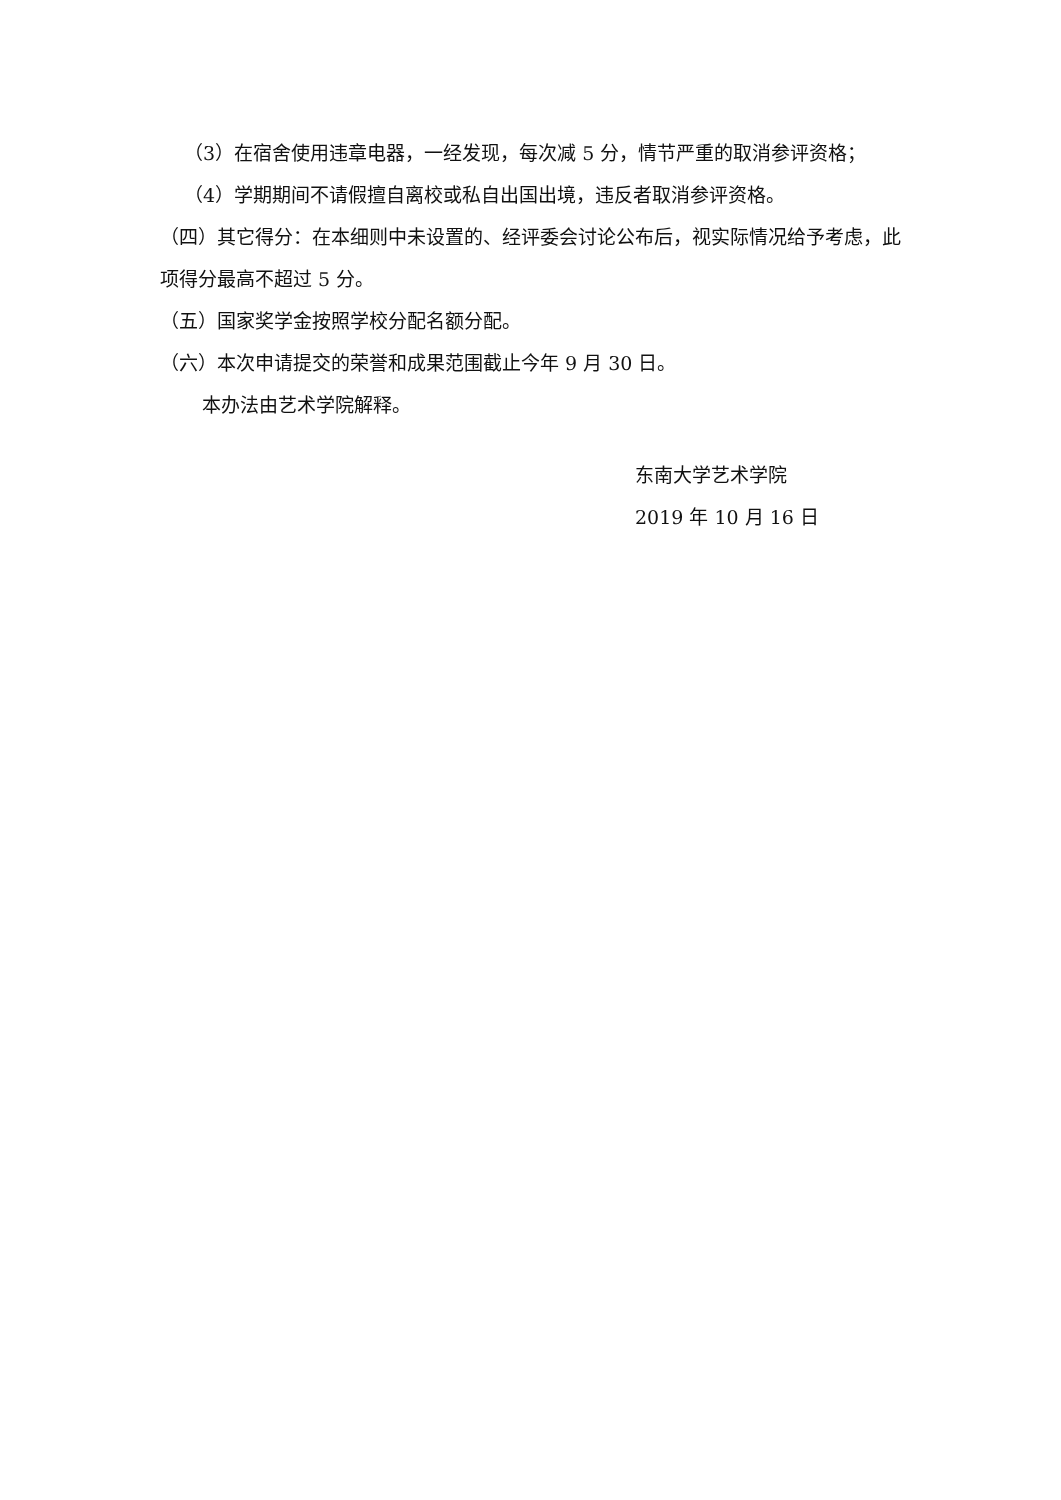（3）在宿舍使用违章电器，一经发现，每次减 5 分，情节严重的取消参评资格；
（4）学期期间不请假擅自离校或私自出国出境，违反者取消参评资格。
（四）其它得分：在本细则中未设置的、经评委会讨论公布后，视实际情况给予考虑，此项得分最高不超过 5 分。
（五）国家奖学金按照学校分配名额分配。
（六）本次申请提交的荣誉和成果范围截止今年 9 月 30 日。
本办法由艺术学院解释。
东南大学艺术学院
2019 年 10 月 16 日